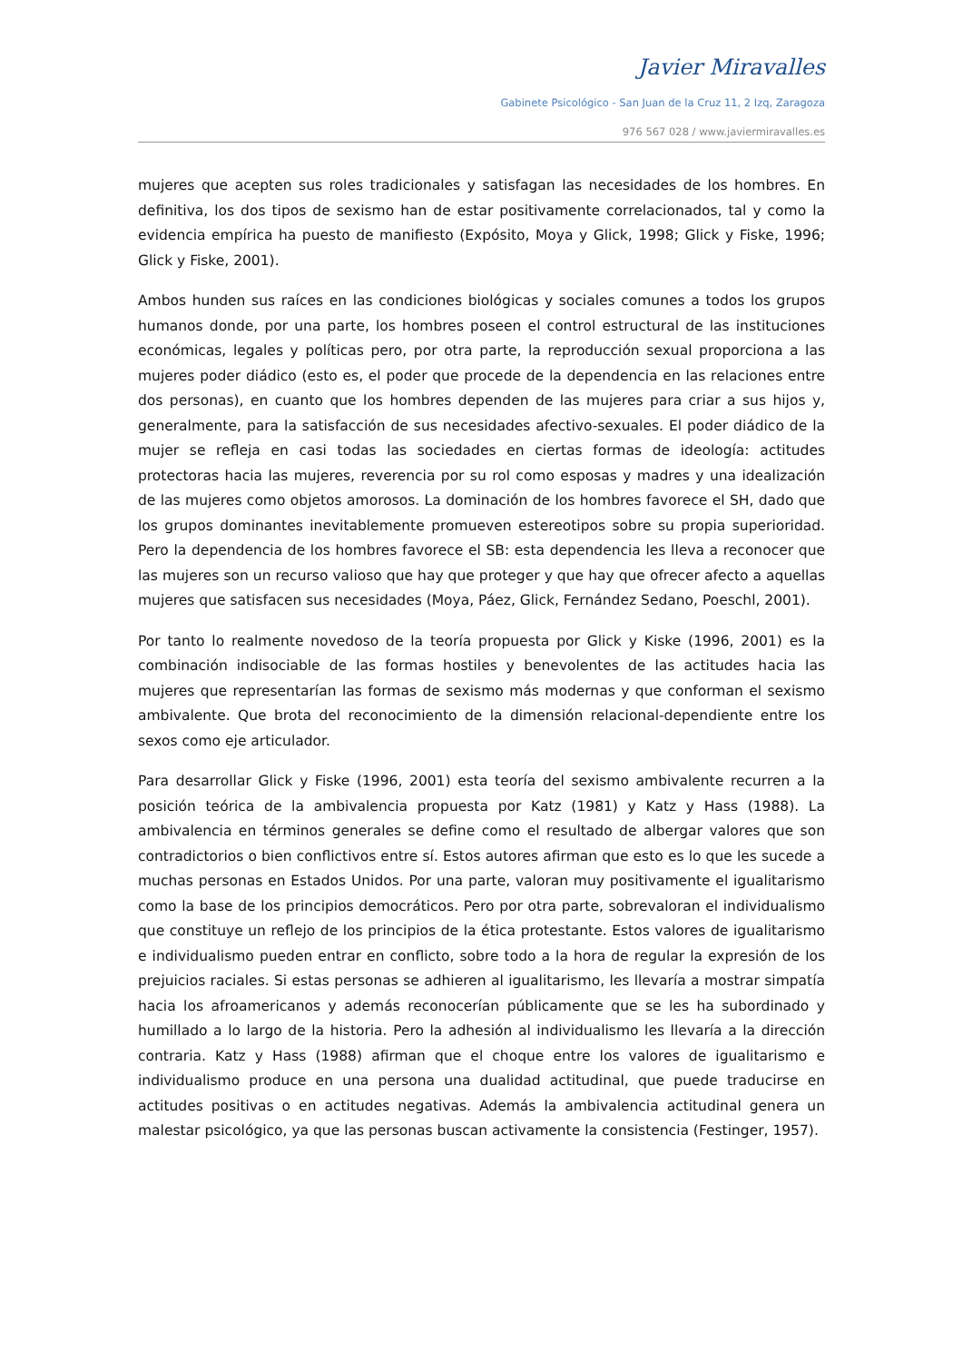Javier Miravalles
Gabinete Psicológico - San Juan de la Cruz 11, 2 Izq, Zaragoza
976 567 028 / www.javiermiravalles.es
mujeres que acepten sus roles tradicionales y satisfagan las necesidades de los hombres. En definitiva, los dos tipos de sexismo han de estar positivamente correlacionados, tal y como la evidencia empírica ha puesto de manifiesto (Expósito, Moya y Glick, 1998; Glick y Fiske, 1996; Glick y Fiske, 2001).
Ambos hunden sus raíces en las condiciones biológicas y sociales comunes a todos los grupos humanos donde, por una parte, los hombres poseen el control estructural de las instituciones económicas, legales y políticas pero, por otra parte, la reproducción sexual proporciona a las mujeres poder diádico (esto es, el poder que procede de la dependencia en las relaciones entre dos personas), en cuanto que los hombres dependen de las mujeres para criar a sus hijos y, generalmente, para la satisfacción de sus necesidades afectivo-sexuales. El poder diádico de la mujer se refleja en casi todas las sociedades en ciertas formas de ideología: actitudes protectoras hacia las mujeres, reverencia por su rol como esposas y madres y una idealización de las mujeres como objetos amorosos. La dominación de los hombres favorece el SH, dado que los grupos dominantes inevitablemente promueven estereotipos sobre su propia superioridad. Pero la dependencia de los hombres favorece el SB: esta dependencia les lleva a reconocer que las mujeres son un recurso valioso que hay que proteger y que hay que ofrecer afecto a aquellas mujeres que satisfacen sus necesidades (Moya, Páez, Glick, Fernández Sedano, Poeschl, 2001).
Por tanto lo realmente novedoso de la teoría propuesta por Glick y Kiske (1996, 2001) es la combinación indisociable de las formas hostiles y benevolentes de las actitudes hacia las mujeres que representarían las formas de sexismo más modernas y que conforman el sexismo ambivalente. Que brota del reconocimiento de la dimensión relacional-dependiente entre los sexos como eje articulador.
Para desarrollar Glick y Fiske (1996, 2001) esta teoría del sexismo ambivalente recurren a la posición teórica de la ambivalencia propuesta por Katz (1981) y Katz y Hass (1988). La ambivalencia en términos generales se define como el resultado de albergar valores que son contradictorios o bien conflictivos entre sí. Estos autores afirman que esto es lo que les sucede a muchas personas en Estados Unidos. Por una parte, valoran muy positivamente el igualitarismo como la base de los principios democráticos. Pero por otra parte, sobrevaloran el individualismo que constituye un reflejo de los principios de la ética protestante. Estos valores de igualitarismo e individualismo pueden entrar en conflicto, sobre todo a la hora de regular la expresión de los prejuicios raciales. Si estas personas se adhieren al igualitarismo, les llevaría a mostrar simpatía hacia los afroamericanos y además reconocerían públicamente que se les ha subordinado y humillado a lo largo de la historia. Pero la adhesión al individualismo les llevaría a la dirección contraria. Katz y Hass (1988) afirman que el choque entre los valores de igualitarismo e individualismo produce en una persona una dualidad actitudinal, que puede traducirse en actitudes positivas o en actitudes negativas. Además la ambivalencia actitudinal genera un malestar psicológico, ya que las personas buscan activamente la consistencia (Festinger, 1957).